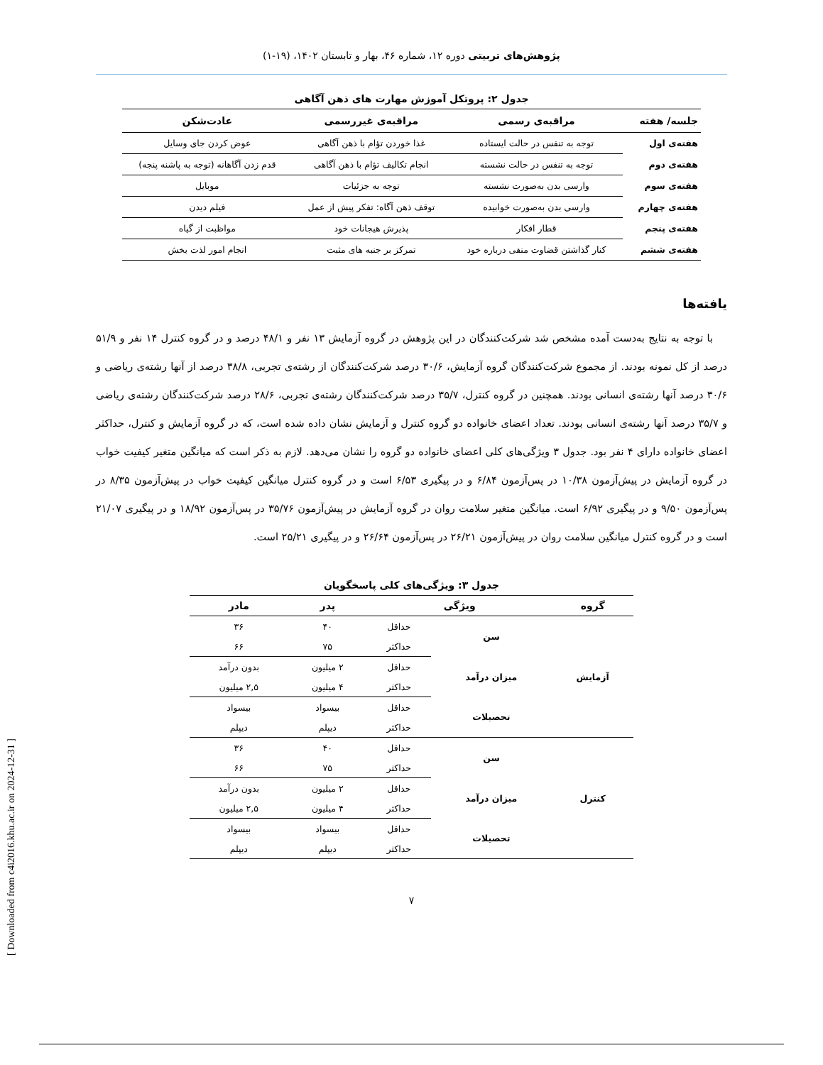پژوهش‌های تربیتی دوره ۱۲، شماره ۴۶، بهار و تابستان ۱۴۰۲، (۱۹-۱)
جدول ۲: پروتکل آموزش مهارت های ذهن آگاهی
| جلسه/ هفته | مراقبه‌ی رسمی | مراقبه‌ی غیررسمی | عادت‌شکن |
| --- | --- | --- | --- |
| هفته‌ی اول | توجه به تنفس در حالت ایستاده | غذا خوردن تؤام با ذهن آگاهی | عوض کردن جای وسایل |
| هفته‌ی دوم | توجه به تنفس در حالت نشسته | انجام تکالیف تؤام با ذهن آگاهی | قدم زدن آگاهانه (توجه به پاشنه پنجه) |
| هفته‌ی سوم | وارسی بدن به‌صورت نشسته | توجه به جزئیات | موبایل |
| هفته‌ی چهارم | وارسی بدن به‌صورت خوابیده | توقف ذهن آگاه: تفکر پیش از عمل | فیلم دیدن |
| هفته‌ی پنجم | قطار افکار | پذیرش هیجانات خود | مواظبت از گیاه |
| هفته‌ی ششم | کنار گذاشتن قضاوت منفی درباره خود | تمرکز بر جنبه های مثبت | انجام امور لذت بخش |
یافته‌ها
با توجه به نتایج به‌دست آمده مشخص شد شرکت‌کنندگان در این پژوهش در گروه آزمایش ۱۳ نفر و ۴۸/۱ درصد و در گروه کنترل ۱۴ نفر و ۵۱/۹ درصد از کل نمونه بودند. از مجموع شرکت‌کنندگان گروه آزمایش، ۳۰/۶ درصد شرکت‌کنندگان از رشته‌ی تجربی، ۳۸/۸ درصد از آنها رشته‌ی ریاضی و ۳۰/۶ درصد آنها رشته‌ی انسانی بودند. همچنین در گروه کنترل، ۳۵/۷ درصد شرکت‌کنندگان رشته‌ی تجربی، ۲۸/۶ درصد شرکت‌کنندگان رشته‌ی ریاضی و ۳۵/۷ درصد آنها رشته‌ی انسانی بودند. تعداد اعضای خانواده دو گروه کنترل و آزمایش نشان داده شده است، که در گروه آزمایش و کنترل، حداکثر اعضای خانواده دارای ۴ نفر بود. جدول ۳ ویژگی‌های کلی اعضای خانواده دو گروه را نشان می‌دهد. لازم به ذکر است که میانگین متغیر کیفیت خواب در گروه آزمایش در پیش‌آزمون ۱۰/۳۸ در پس‌آزمون ۶/۸۴ و در پیگیری ۶/۵۳ است و در گروه کنترل میانگین کیفیت خواب در پیش‌آزمون ۸/۳۵ در پس‌آزمون ۹/۵۰ و در پیگیری ۶/۹۲ است. میانگین متغیر سلامت روان در گروه آزمایش در پیش‌آزمون ۳۵/۷۶ در پس‌آزمون ۱۸/۹۲ و در پیگیری ۲۱/۰۷ است و در گروه کنترل میانگین سلامت روان در پیش‌آزمون ۲۶/۲۱ در پس‌آزمون ۲۶/۶۴ و در پیگیری ۲۵/۲۱ است.
جدول ۳: ویژگی‌های کلی پاسخگویان
| گروه | ویژگی | | پدر | مادر |
| --- | --- | --- | --- | --- |
| آزمایش | سن | حداقل | ۴۰ | ۳۶ |
| | | حداکثر | ۷۵ | ۶۶ |
| | میزان درآمد | حداقل | ۲ میلیون | بدون درآمد |
| | | حداکثر | ۴ میلیون | ۲,۵ میلیون |
| | تحصیلات | حداقل | بیسواد | بیسواد |
| | | حداکثر | دیپلم | دیپلم |
| کنترل | سن | حداقل | ۴۰ | ۳۶ |
| | | حداکثر | ۷۵ | ۶۶ |
| | میزان درآمد | حداقل | ۲ میلیون | بدون درآمد |
| | | حداکثر | ۴ میلیون | ۲,۵ میلیون |
| | تحصیلات | حداقل | بیسواد | بیسواد |
| | | حداکثر | دیپلم | دیپلم |
۷
[ Downloaded from c4i2016.khu.ac.ir on 2024-12-31 ]